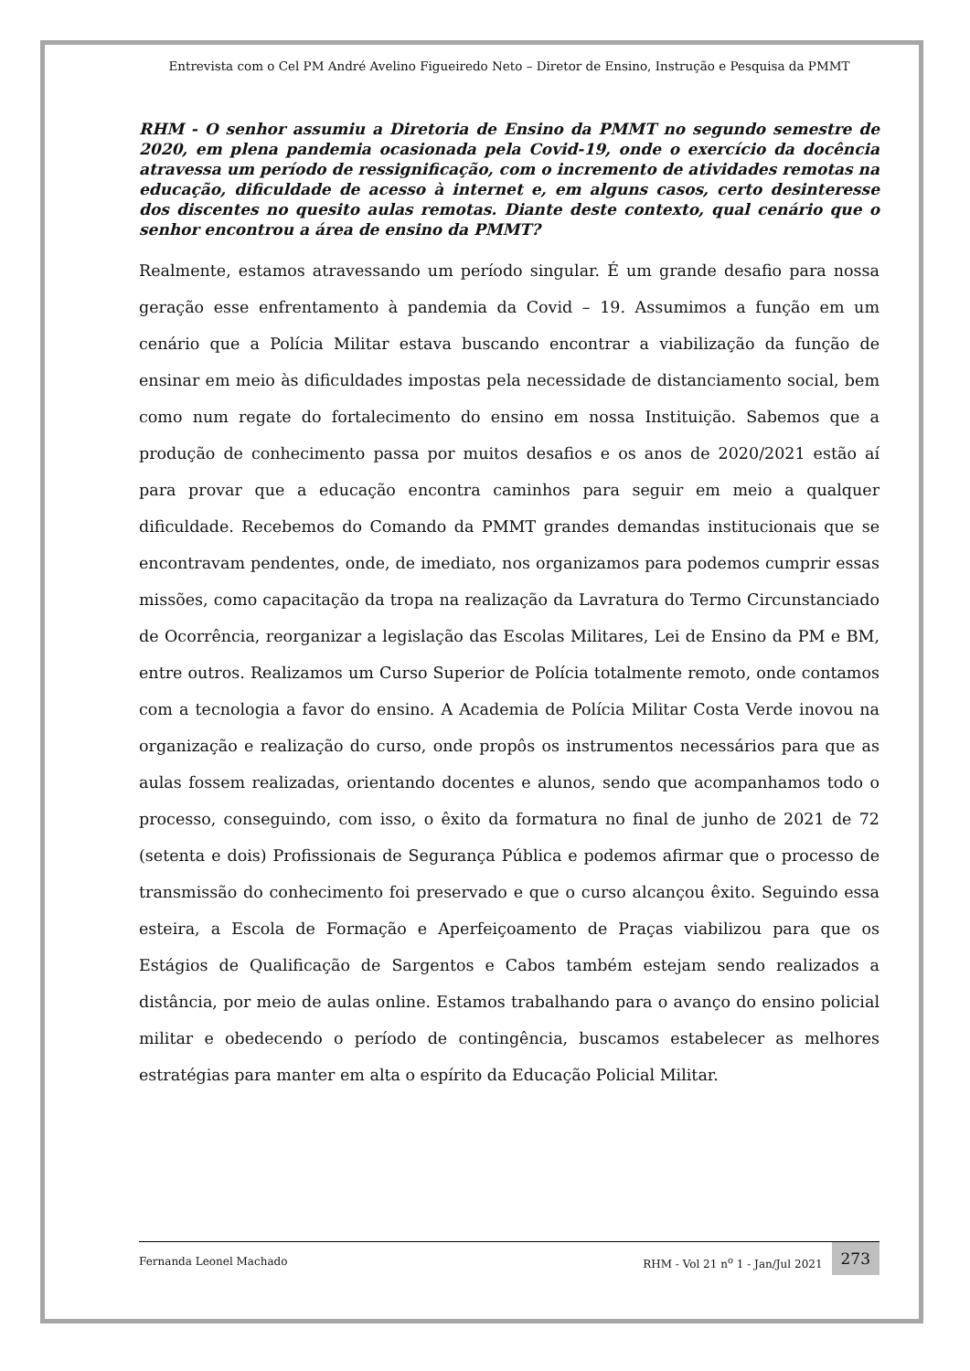Entrevista com o Cel PM André Avelino Figueiredo Neto – Diretor de Ensino, Instrução e Pesquisa da PMMT
RHM - O senhor assumiu a Diretoria de Ensino da PMMT no segundo semestre de 2020, em plena pandemia ocasionada pela Covid-19, onde o exercício da docência atravessa um período de ressignificação, com o incremento de atividades remotas na educação, dificuldade de acesso à internet e, em alguns casos, certo desinteresse dos discentes no quesito aulas remotas. Diante deste contexto, qual cenário que o senhor encontrou a área de ensino da PMMT?
Realmente, estamos atravessando um período singular. É um grande desafio para nossa geração esse enfrentamento à pandemia da Covid – 19. Assumimos a função em um cenário que a Polícia Militar estava buscando encontrar a viabilização da função de ensinar em meio às dificuldades impostas pela necessidade de distanciamento social, bem como num regate do fortalecimento do ensino em nossa Instituição. Sabemos que a produção de conhecimento passa por muitos desafios e os anos de 2020/2021 estão aí para provar que a educação encontra caminhos para seguir em meio a qualquer dificuldade. Recebemos do Comando da PMMT grandes demandas institucionais que se encontravam pendentes, onde, de imediato, nos organizamos para podemos cumprir essas missões, como capacitação da tropa na realização da Lavratura do Termo Circunstanciado de Ocorrência, reorganizar a legislação das Escolas Militares, Lei de Ensino da PM e BM, entre outros. Realizamos um Curso Superior de Polícia totalmente remoto, onde contamos com a tecnologia a favor do ensino. A Academia de Polícia Militar Costa Verde inovou na organização e realização do curso, onde propôs os instrumentos necessários para que as aulas fossem realizadas, orientando docentes e alunos, sendo que acompanhamos todo o processo, conseguindo, com isso, o êxito da formatura no final de junho de 2021 de 72 (setenta e dois) Profissionais de Segurança Pública e podemos afirmar que o processo de transmissão do conhecimento foi preservado e que o curso alcançou êxito. Seguindo essa esteira, a Escola de Formação e Aperfeiçoamento de Praças viabilizou para que os Estágios de Qualificação de Sargentos e Cabos também estejam sendo realizados a distância, por meio de aulas online. Estamos trabalhando para o avanço do ensino policial militar e obedecendo o período de contingência, buscamos estabelecer as melhores estratégias para manter em alta o espírito da Educação Policial Militar.
Fernanda Leonel Machado RHM - Vol 21 n<sup>o</sup> 1 - Jan/Jul 2021 273